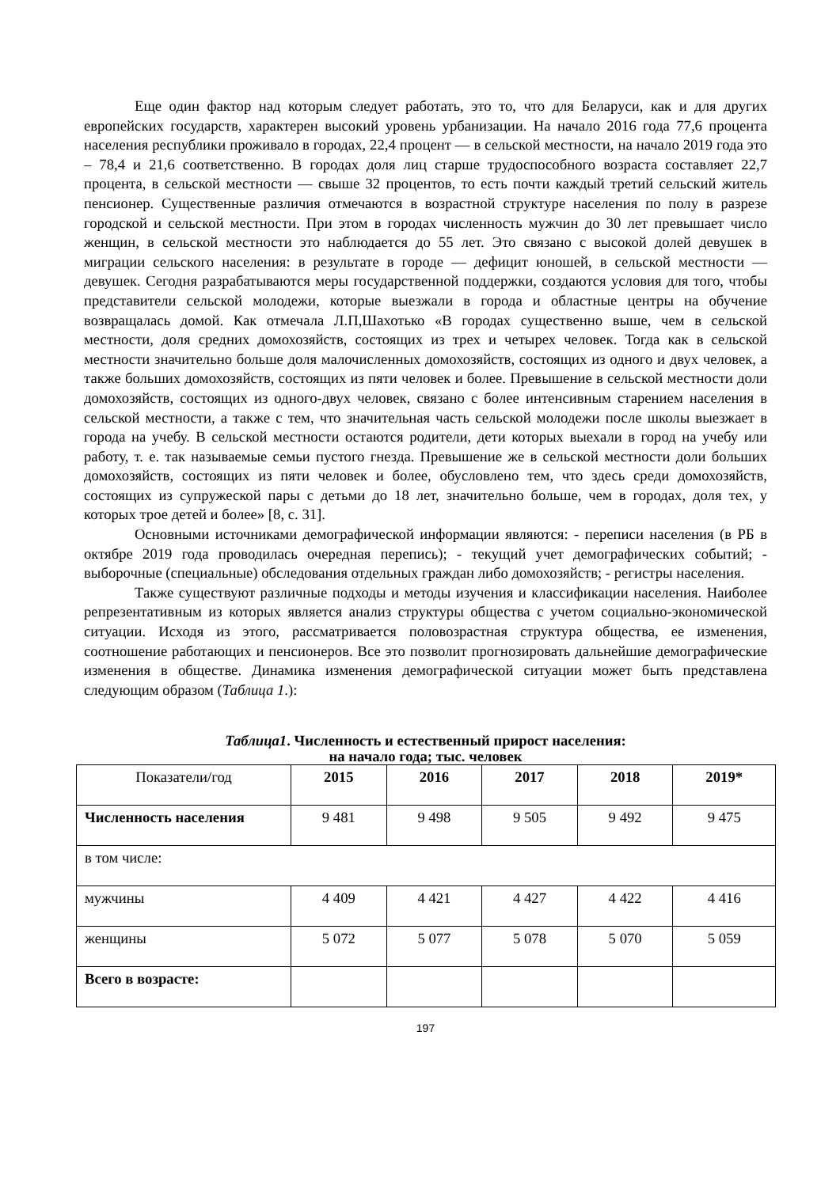Еще один фактор над которым следует работать, это то, что для Беларуси, как и для других европейских государств, характерен высокий уровень урбанизации. На начало 2016 года 77,6 процента населения республики проживало в городах, 22,4 процент — в сельской местности, на начало 2019 года это – 78,4 и 21,6 соответственно. В городах доля лиц старше трудоспособного возраста составляет 22,7 процента, в сельской местности — свыше 32 процентов, то есть почти каждый третий сельский житель пенсионер. Существенные различия отмечаются в возрастной структуре населения по полу в разрезе городской и сельской местности. При этом в городах численность мужчин до 30 лет превышает число женщин, в сельской местности это наблюдается до 55 лет. Это связано с высокой долей девушек в миграции сельского населения: в результате в городе — дефицит юношей, в сельской местности — девушек. Сегодня разрабатываются меры государственной поддержки, создаются условия для того, чтобы представители сельской молодежи, которые выезжали в города и областные центры на обучение возвращалась домой. Как отмечала Л.П,Шахотько «В городах существенно выше, чем в сельской местности, доля средних домохозяйств, состоящих из трех и четырех человек. Тогда как в сельской местности значительно больше доля малочисленных домохозяйств, состоящих из одного и двух человек, а также больших домохозяйств, состоящих из пяти человек и более. Превышение в сельской местности доли домохозяйств, состоящих из одного-двух человек, связано с более интенсивным старением населения в сельской местности, а также с тем, что значительная часть сельской молодежи после школы выезжает в города на учебу. В сельской местности остаются родители, дети которых выехали в город на учебу или работу, т. е. так называемые семьи пустого гнезда. Превышение же в сельской местности доли больших домохозяйств, состоящих из пяти человек и более, обусловлено тем, что здесь среди домохозяйств, состоящих из супружеской пары с детьми до 18 лет, значительно больше, чем в городах, доля тех, у которых трое детей и более» [8, с. 31].
Основными источниками демографической информации являются: - переписи населения (в РБ в октябре 2019 года проводилась очередная перепись); - текущий учет демографических событий; - выборочные (специальные) обследования отдельных граждан либо домохозяйств; - регистры населения.
Также существуют различные подходы и методы изучения и классификации населения. Наиболее репрезентативным из которых является анализ структуры общества с учетом социально-экономической ситуации. Исходя из этого, рассматривается половозрастная структура общества, ее изменения, соотношение работающих и пенсионеров. Все это позволит прогнозировать дальнейшие демографические изменения в обществе. Динамика изменения демографической ситуации может быть представлена следующим образом (Таблица 1.):
Таблица1. Численность и естественный прирост населения:
на начало года; тыс. человек
| Показатели/год | 2015 | 2016 | 2017 | 2018 | 2019* |
| --- | --- | --- | --- | --- | --- |
| Численность населения | 9 481 | 9 498 | 9 505 | 9 492 | 9 475 |
| в том числе: | | | | | |
| мужчины | 4 409 | 4 421 | 4 427 | 4 422 | 4 416 |
| женщины | 5 072 | 5 077 | 5 078 | 5 070 | 5 059 |
| Всего в возрасте: | | | | | |
197